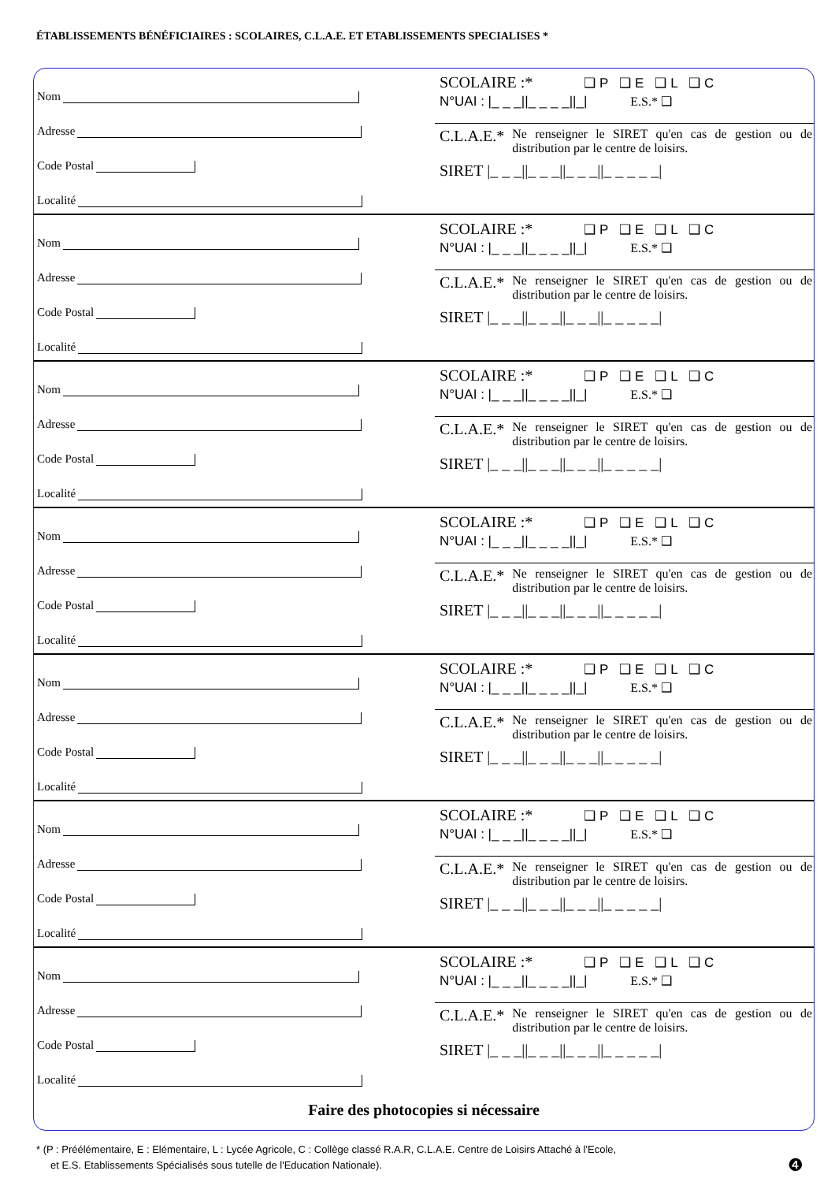ÉTABLISSEMENTS BÉNÉFICIAIRES : SCOLAIRES, C.L.A.E. ET ETABLISSEMENTS SPECIALISES *
Nom
Adresse
Code Postal
Localité
SCOLAIRE :* ❑ P ❑ E ❑ L ❑ C
N°UAI : |_ _ _||_ _ _ _||_| E.S.* ❑
C.L.A.E.*
Ne renseigner le SIRET qu'en cas de gestion ou de distribution par le centre de loisirs.
SIRET |_ _ _||_ _ _||_ _ _||_ _ _ _ _|
Nom
Adresse
Code Postal
Localité
SCOLAIRE :* ❑ P ❑ E ❑ L ❑ C
N°UAI : |_ _ _||_ _ _ _||_| E.S.* ❑
C.L.A.E.*
Ne renseigner le SIRET qu'en cas de gestion ou de distribution par le centre de loisirs.
SIRET |_ _ _||_ _ _||_ _ _||_ _ _ _ _|
Nom
Adresse
Code Postal
Localité
SCOLAIRE :* ❑ P ❑ E ❑ L ❑ C
N°UAI : |_ _ _||_ _ _ _||_| E.S.* ❑
C.L.A.E.*
Ne renseigner le SIRET qu'en cas de gestion ou de distribution par le centre de loisirs.
SIRET |_ _ _||_ _ _||_ _ _||_ _ _ _ _|
Nom
Adresse
Code Postal
Localité
SCOLAIRE :* ❑ P ❑ E ❑ L ❑ C
N°UAI : |_ _ _||_ _ _ _||_| E.S.* ❑
C.L.A.E.*
Ne renseigner le SIRET qu'en cas de gestion ou de distribution par le centre de loisirs.
SIRET |_ _ _||_ _ _||_ _ _||_ _ _ _ _|
Nom
Adresse
Code Postal
Localité
SCOLAIRE :* ❑ P ❑ E ❑ L ❑ C
N°UAI : |_ _ _||_ _ _ _||_| E.S.* ❑
C.L.A.E.*
Ne renseigner le SIRET qu'en cas de gestion ou de distribution par le centre de loisirs.
SIRET |_ _ _||_ _ _||_ _ _||_ _ _ _ _|
Nom
Adresse
Code Postal
Localité
SCOLAIRE :* ❑ P ❑ E ❑ L ❑ C
N°UAI : |_ _ _||_ _ _ _||_| E.S.* ❑
C.L.A.E.*
Ne renseigner le SIRET qu'en cas de gestion ou de distribution par le centre de loisirs.
SIRET |_ _ _||_ _ _||_ _ _||_ _ _ _ _|
Nom
Adresse
Code Postal
Localité
SCOLAIRE :* ❑ P ❑ E ❑ L ❑ C
N°UAI : |_ _ _||_ _ _ _||_| E.S.* ❑
C.L.A.E.*
Ne renseigner le SIRET qu'en cas de gestion ou de distribution par le centre de loisirs.
SIRET |_ _ _||_ _ _||_ _ _||_ _ _ _ _|
Faire des photocopies si nécessaire
* (P : Préélémentaire, E : Elémentaire, L : Lycée Agricole, C : Collège classé R.A.R, C.L.A.E. Centre de Loisirs Attaché à l'Ecole,
et E.S. Etablissements Spécialisés sous tutelle de l'Education Nationale). ❹